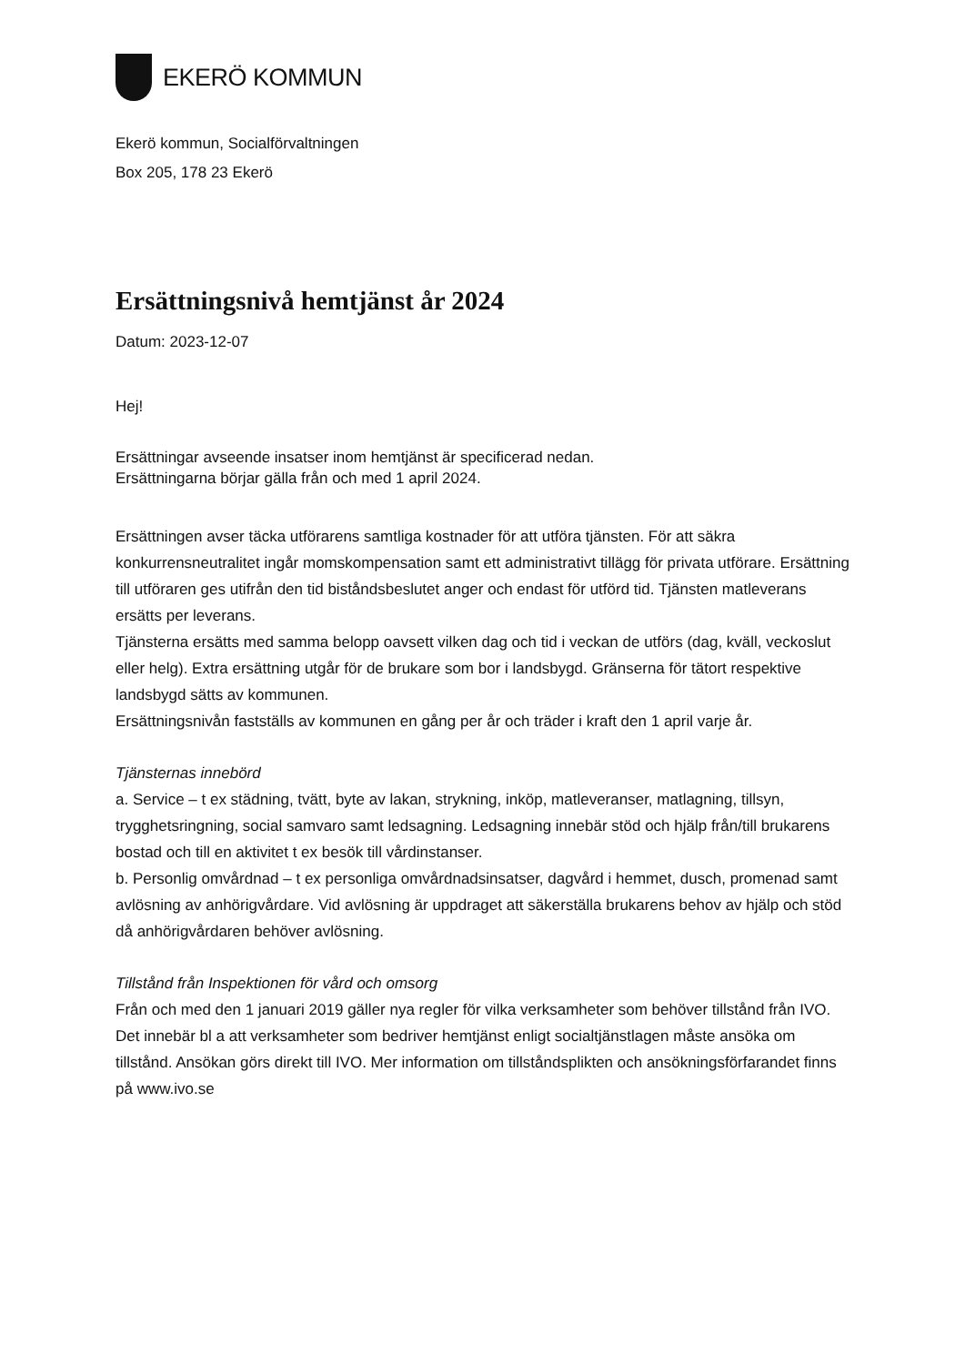EKERÖ KOMMUN
Ekerö kommun, Socialförvaltningen
Box 205, 178 23 Ekerö
Ersättningsnivå hemtjänst år 2024
Datum: 2023-12-07
Hej!
Ersättningar avseende insatser inom hemtjänst är specificerad nedan.
Ersättningarna börjar gälla från och med 1 april 2024.
Ersättningen avser täcka utförarens samtliga kostnader för att utföra tjänsten. För att säkra konkurrensneutralitet ingår momskompensation samt ett administrativt tillägg för privata utförare. Ersättning till utföraren ges utifrån den tid biståndsbeslutet anger och endast för utförd tid. Tjänsten matleverans ersätts per leverans.
Tjänsterna ersätts med samma belopp oavsett vilken dag och tid i veckan de utförs (dag, kväll, veckoslut eller helg). Extra ersättning utgår för de brukare som bor i landsbygd. Gränserna för tätort respektive landsbygd sätts av kommunen.
Ersättningsnivån fastställs av kommunen en gång per år och träder i kraft den 1 april varje år.
Tjänsternas innebörd
a. Service – t ex städning, tvätt, byte av lakan, strykning, inköp, matleveranser, matlagning, tillsyn, trygghetsringning, social samvaro samt ledsagning. Ledsagning innebär stöd och hjälp från/till brukarens bostad och till en aktivitet t ex besök till vårdinstanser.
b. Personlig omvårdnad – t ex personliga omvårdnadsinsatser, dagvård i hemmet, dusch, promenad samt avlösning av anhörigvårdare. Vid avlösning är uppdraget att säkerställa brukarens behov av hjälp och stöd då anhörigvårdaren behöver avlösning.
Tillstånd från Inspektionen för vård och omsorg
Från och med den 1 januari 2019 gäller nya regler för vilka verksamheter som behöver tillstånd från IVO. Det innebär bl a att verksamheter som bedriver hemtjänst enligt socialtjänstlagen måste ansöka om tillstånd. Ansökan görs direkt till IVO. Mer information om tillståndsplikten och ansökningsförfarandet finns på www.ivo.se